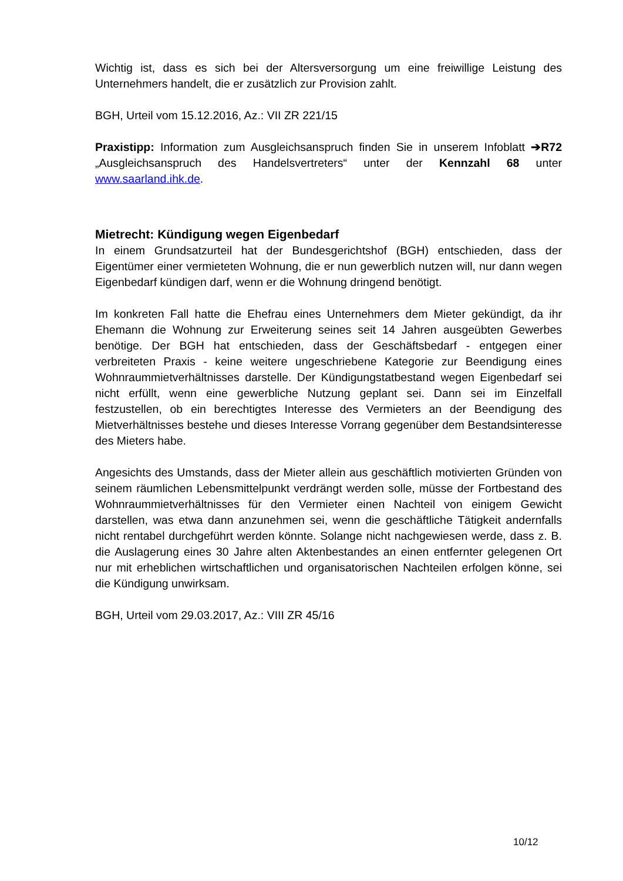Wichtig ist, dass es sich bei der Altersversorgung um eine freiwillige Leistung des Unternehmers handelt, die er zusätzlich zur Provision zahlt.
BGH, Urteil vom 15.12.2016, Az.: VII ZR 221/15
Praxistipp: Information zum Ausgleichsanspruch finden Sie in unserem Infoblatt ➔R72 „Ausgleichsanspruch des Handelsvertreters“ unter der Kennzahl 68 unter www.saarland.ihk.de.
Mietrecht: Kündigung wegen Eigenbedarf
In einem Grundsatzurteil hat der Bundesgerichtshof (BGH) entschieden, dass der Eigentümer einer vermieteten Wohnung, die er nun gewerblich nutzen will, nur dann wegen Eigenbedarf kündigen darf, wenn er die Wohnung dringend benötigt.
Im konkreten Fall hatte die Ehefrau eines Unternehmers dem Mieter gekündigt, da ihr Ehemann die Wohnung zur Erweiterung seines seit 14 Jahren ausgeübten Gewerbes benötige. Der BGH hat entschieden, dass der Geschäftsbedarf - entgegen einer verbreiteten Praxis - keine weitere ungeschriebene Kategorie zur Beendigung eines Wohnraummietverhältnisses darstelle. Der Kündigungstatbestand wegen Eigenbedarf sei nicht erfüllt, wenn eine gewerbliche Nutzung geplant sei. Dann sei im Einzelfall festzustellen, ob ein berechtigtes Interesse des Vermieters an der Beendigung des Mietverhältnisses bestehe und dieses Interesse Vorrang gegenüber dem Bestandsinteresse des Mieters habe.
Angesichts des Umstands, dass der Mieter allein aus geschäftlich motivierten Gründen von seinem räumlichen Lebensmittelpunkt verdrängt werden solle, müsse der Fortbestand des Wohnraummietverhältnisses für den Vermieter einen Nachteil von einigem Gewicht darstellen, was etwa dann anzunehmen sei, wenn die geschäftliche Tätigkeit andernfalls nicht rentabel durchgeführt werden könnte. Solange nicht nachgewiesen werde, dass z. B. die Auslagerung eines 30 Jahre alten Aktenbestandes an einen entfernter gelegenen Ort nur mit erheblichen wirtschaftlichen und organisatorischen Nachteilen erfolgen könne, sei die Kündigung unwirksam.
BGH, Urteil vom 29.03.2017, Az.: VIII ZR 45/16
10/12